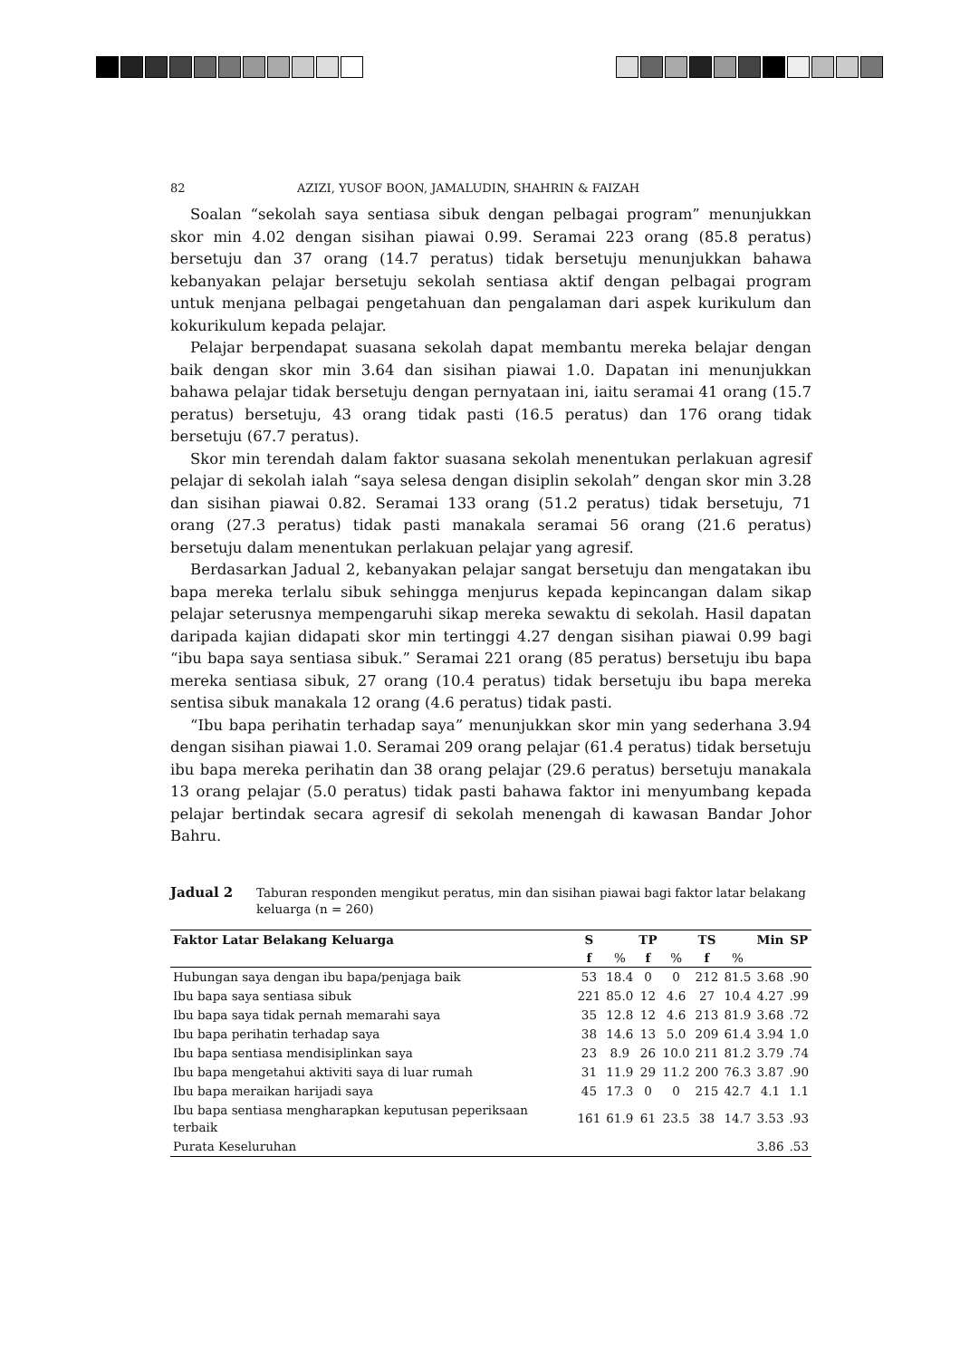82 AZIZI, YUSOF BOON, JAMALUDIN, SHAHRIN & FAIZAH
Soalan “sekolah saya sentiasa sibuk dengan pelbagai program” menunjukkan skor min 4.02 dengan sisihan piawai 0.99. Seramai 223 orang (85.8 peratus) bersetuju dan 37 orang (14.7 peratus) tidak bersetuju menunjukkan bahawa kebanyakan pelajar bersetuju sekolah sentiasa aktif dengan pelbagai program untuk menjana pelbagai pengetahuan dan pengalaman dari aspek kurikulum dan kokurikulum kepada pelajar.
Pelajar berpendapat suasana sekolah dapat membantu mereka belajar dengan baik dengan skor min 3.64 dan sisihan piawai 1.0. Dapatan ini menunjukkan bahawa pelajar tidak bersetuju dengan pernyataan ini, iaitu seramai 41 orang (15.7 peratus) bersetuju, 43 orang tidak pasti (16.5 peratus) dan 176 orang tidak bersetuju (67.7 peratus).
Skor min terendah dalam faktor suasana sekolah menentukan perlakuan agresif pelajar di sekolah ialah “saya selesa dengan disiplin sekolah” dengan skor min 3.28 dan sisihan piawai 0.82. Seramai 133 orang (51.2 peratus) tidak bersetuju, 71 orang (27.3 peratus) tidak pasti manakala seramai 56 orang (21.6 peratus) bersetuju dalam menentukan perlakuan pelajar yang agresif.
Berdasarkan Jadual 2, kebanyakan pelajar sangat bersetuju dan mengatakan ibu bapa mereka terlalu sibuk sehingga menjurus kepada kepincangan dalam sikap pelajar seterusnya mempengaruhi sikap mereka sewaktu di sekolah. Hasil dapatan daripada kajian didapati skor min tertinggi 4.27 dengan sisihan piawai 0.99 bagi “ibu bapa saya sentiasa sibuk.” Seramai 221 orang (85 peratus) bersetuju ibu bapa mereka sentiasa sibuk, 27 orang (10.4 peratus) tidak bersetuju ibu bapa mereka sentisa sibuk manakala 12 orang (4.6 peratus) tidak pasti.
“Ibu bapa perihatin terhadap saya” menunjukkan skor min yang sederhana 3.94 dengan sisihan piawai 1.0. Seramai 209 orang pelajar (61.4 peratus) tidak bersetuju ibu bapa mereka perihatin dan 38 orang pelajar (29.6 peratus) bersetuju manakala 13 orang pelajar (5.0 peratus) tidak pasti bahawa faktor ini menyumbang kepada pelajar bertindak secara agresif di sekolah menengah di kawasan Bandar Johor Bahru.
Jadual 2 Taburan responden mengikut peratus, min dan sisihan piawai bagi faktor latar belakang keluarga (n = 260)
| Faktor Latar Belakang Keluarga | S | | TP | | TS | | Min | SP |
| --- | --- | --- | --- | --- | --- | --- | --- | --- |
| | f | % | f | % | f | % | | |
| Hubungan saya dengan ibu bapa/penjaga baik | 53 | 18.4 | 0 | 0 | 212 | 81.5 | 3.68 | .90 |
| Ibu bapa saya sentiasa sibuk | 221 | 85.0 | 12 | 4.6 | 27 | 10.4 | 4.27 | .99 |
| Ibu bapa saya tidak pernah memarahi saya | 35 | 12.8 | 12 | 4.6 | 213 | 81.9 | 3.68 | .72 |
| Ibu bapa perihatin terhadap saya | 38 | 14.6 | 13 | 5.0 | 209 | 61.4 | 3.94 | 1.0 |
| Ibu bapa sentiasa mendisiplinkan saya | 23 | 8.9 | 26 | 10.0 | 211 | 81.2 | 3.79 | .74 |
| Ibu bapa mengetahui aktiviti saya di luar rumah | 31 | 11.9 | 29 | 11.2 | 200 | 76.3 | 3.87 | .90 |
| Ibu bapa meraikan harijadi saya | 45 | 17.3 | 0 | 0 | 215 | 42.7 | 4.1 | 1.1 |
| Ibu bapa sentiasa mengharapkan keputusan peperiksaan terbaik | 161 | 61.9 | 61 | 23.5 | 38 | 14.7 | 3.53 | .93 |
| Purata Keseluruhan | | | | | | | 3.86 | .53 |